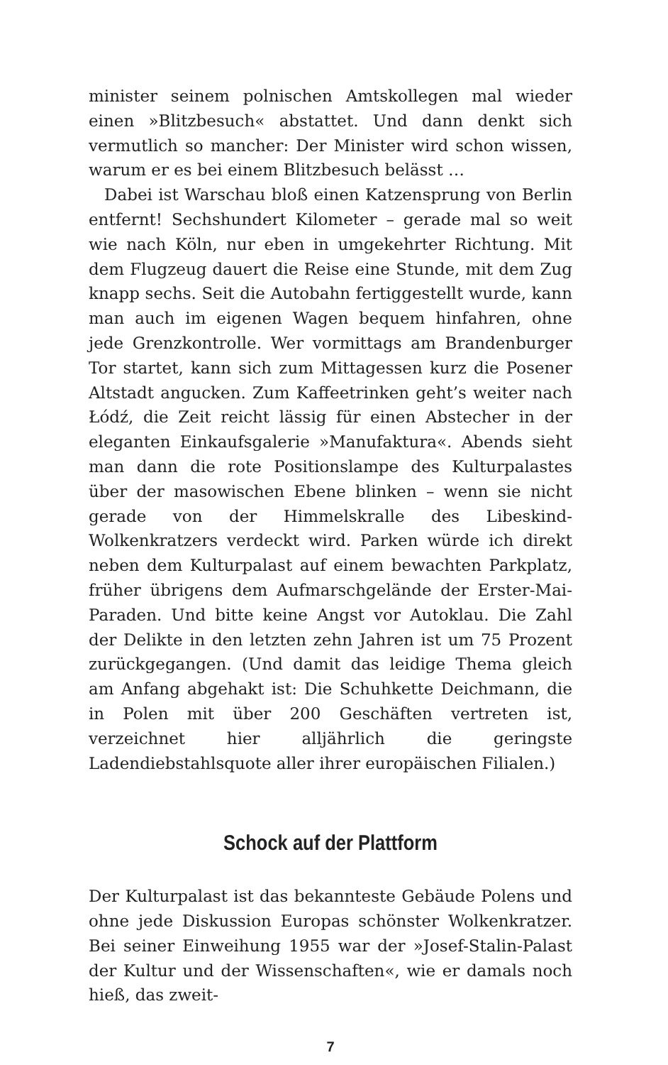minister seinem polnischen Amtskollegen mal wieder einen »Blitzbesuch« abstattet. Und dann denkt sich vermutlich so mancher: Der Minister wird schon wissen, warum er es bei einem Blitzbesuch belässt …
Dabei ist Warschau bloß einen Katzensprung von Berlin entfernt! Sechshundert Kilometer – gerade mal so weit wie nach Köln, nur eben in umgekehrter Richtung. Mit dem Flugzeug dauert die Reise eine Stunde, mit dem Zug knapp sechs. Seit die Autobahn fertiggestellt wurde, kann man auch im eigenen Wagen bequem hinfahren, ohne jede Grenzkontrolle. Wer vormittags am Brandenburger Tor startet, kann sich zum Mittagessen kurz die Posener Altstadt angucken. Zum Kaffeetrinken geht’s weiter nach Łódź, die Zeit reicht lässig für einen Abstecher in der eleganten Einkaufsgalerie »Manufaktura«. Abends sieht man dann die rote Positionslampe des Kulturpalastes über der masowischen Ebene blinken – wenn sie nicht gerade von der Himmelskralle des Libeskind-Wolkenkratzers verdeckt wird. Parken würde ich direkt neben dem Kulturpalast auf einem bewachten Parkplatz, früher übrigens dem Aufmarschgelände der Erster-Mai-Paraden. Und bitte keine Angst vor Autoklau. Die Zahl der Delikte in den letzten zehn Jahren ist um 75 Prozent zurückgegangen. (Und damit das leidige Thema gleich am Anfang abgehakt ist: Die Schuhkette Deichmann, die in Polen mit über 200 Geschäften vertreten ist, verzeichnet hier alljährlich die geringste Ladendiebstahlsquote aller ihrer europäischen Filialen.)
Schock auf der Plattform
Der Kulturpalast ist das bekannteste Gebäude Polens und ohne jede Diskussion Europas schönster Wolkenkratzer. Bei seiner Einweihung 1955 war der »Josef-Stalin-Palast der Kultur und der Wissenschaften«, wie er damals noch hieß, das zweit-
7